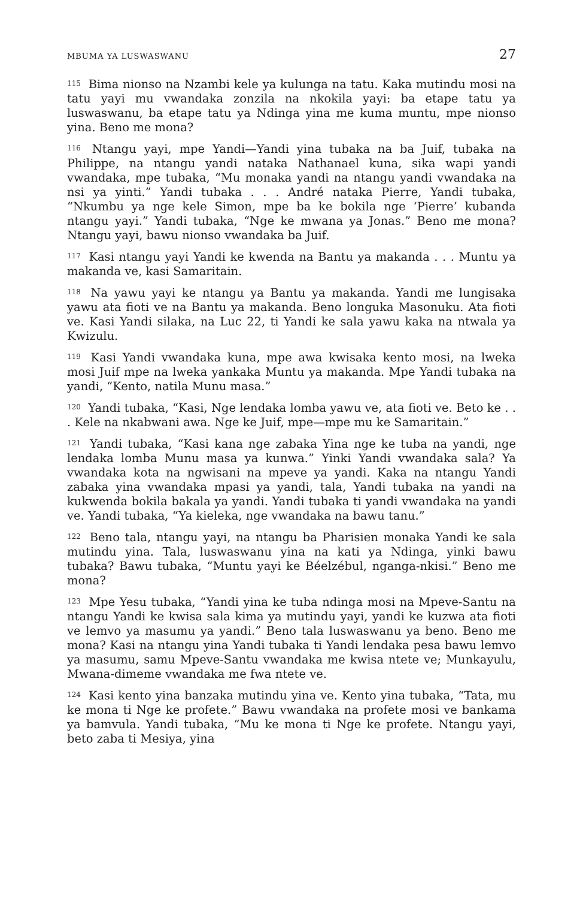MBUMA YA LUSWASWANU 27
<sup>115</sup> Bima nionso na Nzambi kele ya kulunga na tatu. Kaka mutindu mosi na tatu yayi mu vwandaka zonzila na nkokila yayi: ba etape tatu ya luswaswanu, ba etape tatu ya Ndinga yina me kuma muntu, mpe nionso yina. Beno me mona?
<sup>116</sup> Ntangu yayi, mpe Yandi—Yandi yina tubaka na ba Juif, tubaka na Philippe, na ntangu yandi nataka Nathanael kuna, sika wapi yandi vwandaka, mpe tubaka, “Mu monaka yandi na ntangu yandi vwandaka na nsi ya yinti.” Yandi tubaka . . . André nataka Pierre, Yandi tubaka, “Nkumbu ya nge kele Simon, mpe ba ke bokila nge ‘Pierre’ kubanda ntangu yayi.” Yandi tubaka, “Nge ke mwana ya Jonas.” Beno me mona? Ntangu yayi, bawu nionso vwandaka ba Juif.
<sup>117</sup> Kasi ntangu yayi Yandi ke kwenda na Bantu ya makanda . . . Muntu ya makanda ve, kasi Samaritain.
<sup>118</sup> Na yawu yayi ke ntangu ya Bantu ya makanda. Yandi me lungisaka yawu ata fioti ve na Bantu ya makanda. Beno longuka Masonuku. Ata fioti ve. Kasi Yandi silaka, na Luc 22, ti Yandi ke sala yawu kaka na ntwala ya Kwizulu.
<sup>119</sup> Kasi Yandi vwandaka kuna, mpe awa kwisaka kento mosi, na lweka mosi Juif mpe na lweka yankaka Muntu ya makanda. Mpe Yandi tubaka na yandi, “Kento, natila Munu masa.”
<sup>120</sup> Yandi tubaka, “Kasi, Nge lendaka lomba yawu ve, ata fioti ve. Beto ke . . . Kele na nkabwani awa. Nge ke Juif, mpe—mpe mu ke Samaritain.”
<sup>121</sup> Yandi tubaka, “Kasi kana nge zabaka Yina nge ke tuba na yandi, nge lendaka lomba Munu masa ya kunwa.” Yinki Yandi vwandaka sala? Ya vwandaka kota na ngwisani na mpeve ya yandi. Kaka na ntangu Yandi zabaka yina vwandaka mpasi ya yandi, tala, Yandi tubaka na yandi na kukwenda bokila bakala ya yandi. Yandi tubaka ti yandi vwandaka na yandi ve. Yandi tubaka, “Ya kieleka, nge vwandaka na bawu tanu.”
<sup>122</sup> Beno tala, ntangu yayi, na ntangu ba Pharisien monaka Yandi ke sala mutindu yina. Tala, luswaswanu yina na kati ya Ndinga, yinki bawu tubaka? Bawu tubaka, “Muntu yayi ke Béelzébul, nganga-nkisi.” Beno me mona?
<sup>123</sup> Mpe Yesu tubaka, “Yandi yina ke tuba ndinga mosi na Mpeve-Santu na ntangu Yandi ke kwisa sala kima ya mutindu yayi, yandi ke kuzwa ata fioti ve lemvo ya masumu ya yandi.” Beno tala luswaswanu ya beno. Beno me mona? Kasi na ntangu yina Yandi tubaka ti Yandi lendaka pesa bawu lemvo ya masumu, samu Mpeve-Santu vwandaka me kwisa ntete ve; Munkayulu, Mwana-dimeme vwandaka me fwa ntete ve.
<sup>124</sup> Kasi kento yina banzaka mutindu yina ve. Kento yina tubaka, “Tata, mu ke mona ti Nge ke profete.” Bawu vwandaka na profete mosi ve bankama ya bamvula. Yandi tubaka, “Mu ke mona ti Nge ke profete. Ntangu yayi, beto zaba ti Mesiya, yina